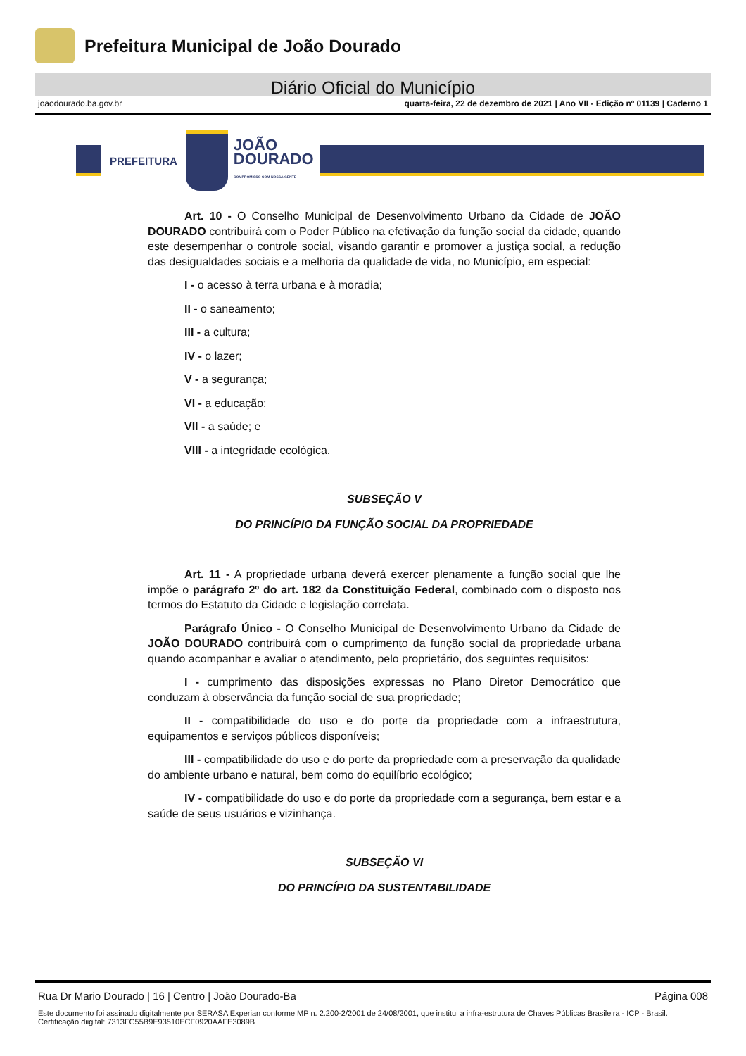Prefeitura Municipal de João Dourado
Diário Oficial do Município
joaodourado.ba.gov.br quarta-feira, 22 de dezembro de 2021 | Ano VII - Edição nº 01139 | Caderno 1
PREFEITURA
JOÃO
DOURADO
COMPROMISSO COM NOSSA GENTE
Art. 10 - O Conselho Municipal de Desenvolvimento Urbano da Cidade de JOÃO DOURADO contribuirá com o Poder Público na efetivação da função social da cidade, quando este desempenhar o controle social, visando garantir e promover a justiça social, a redução das desigualdades sociais e a melhoria da qualidade de vida, no Município, em especial:
I - o acesso à terra urbana e à moradia;
II - o saneamento;
III - a cultura;
IV - o lazer;
V - a segurança;
VI - a educação;
VII - a saúde; e
VIII - a integridade ecológica.
SUBSEÇÃO V
DO PRINCÍPIO DA FUNÇÃO SOCIAL DA PROPRIEDADE
Art. 11 - A propriedade urbana deverá exercer plenamente a função social que lhe impõe o parágrafo 2º do art. 182 da Constituição Federal, combinado com o disposto nos termos do Estatuto da Cidade e legislação correlata.
Parágrafo Único - O Conselho Municipal de Desenvolvimento Urbano da Cidade de JOÃO DOURADO contribuirá com o cumprimento da função social da propriedade urbana quando acompanhar e avaliar o atendimento, pelo proprietário, dos seguintes requisitos:
I - cumprimento das disposições expressas no Plano Diretor Democrático que conduzam à observância da função social de sua propriedade;
II - compatibilidade do uso e do porte da propriedade com a infraestrutura, equipamentos e serviços públicos disponíveis;
III - compatibilidade do uso e do porte da propriedade com a preservação da qualidade do ambiente urbano e natural, bem como do equilíbrio ecológico;
IV - compatibilidade do uso e do porte da propriedade com a segurança, bem estar e a saúde de seus usuários e vizinhança.
SUBSEÇÃO VI
DO PRINCÍPIO DA SUSTENTABILIDADE
Rua Dr Mario Dourado | 16 | Centro | João Dourado-Ba Página 008
Este documento foi assinado digitalmente por SERASA Experian conforme MP n. 2.200-2/2001 de 24/08/2001, que institui a infra-estrutura de Chaves Públicas Brasileira - ICP - Brasil. Certificação diigital: 7313FC55B9E93510ECF0920AAFE3089B